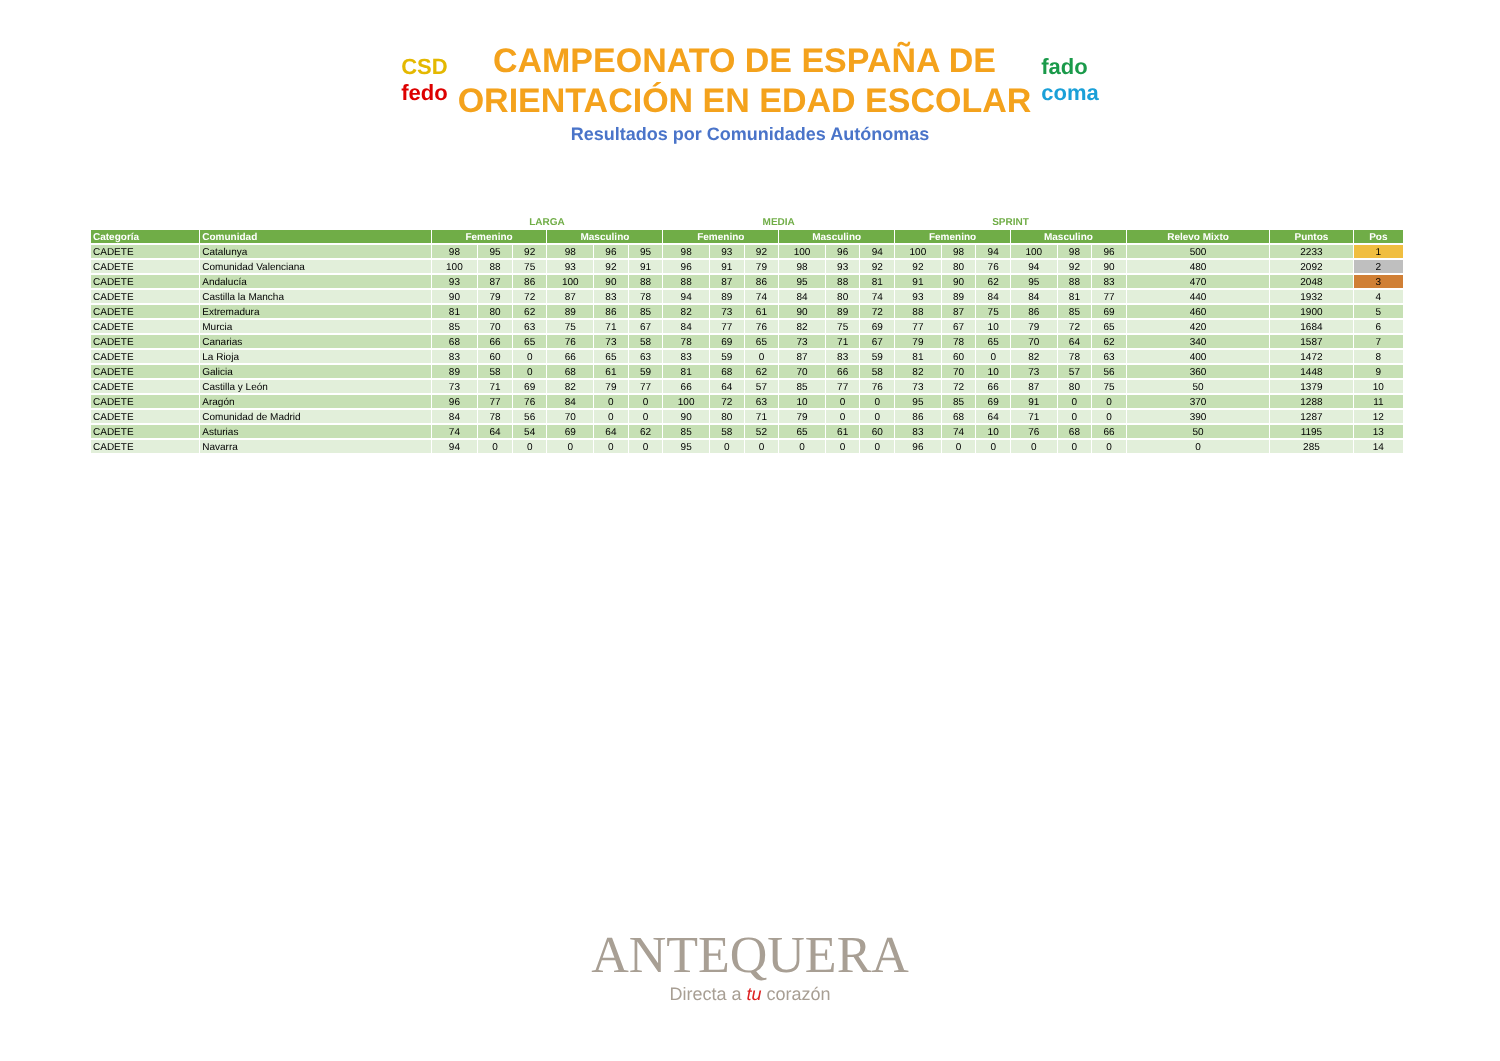CSD
fedo
CAMPEONATO DE ESPAÑA DE
ORIENTACIÓN EN EDAD ESCOLAR
fado
coma
Resultados por Comunidades Autónomas
| | | LARGA | | | | | | MEDIA | | | | | | SPRINT | | | | | | | | |
| --- | --- | --- | --- | --- | --- | --- | --- | --- | --- | --- | --- | --- | --- | --- | --- | --- | --- | --- | --- | --- | --- | --- |
| Categoría | Comunidad | Femenino | | | Masculino | | | Femenino | | | Masculino | | | Femenino | | | Masculino | | | Relevo Mixto | Puntos | Pos |
| CADETE | Catalunya | 98 | 95 | 92 | 98 | 96 | 95 | 98 | 93 | 92 | 100 | 96 | 94 | 100 | 98 | 94 | 100 | 98 | 96 | 500 | 2233 | 1 |
| CADETE | Comunidad Valenciana | 100 | 88 | 75 | 93 | 92 | 91 | 96 | 91 | 79 | 98 | 93 | 92 | 92 | 80 | 76 | 94 | 92 | 90 | 480 | 2092 | 2 |
| CADETE | Andalucía | 93 | 87 | 86 | 100 | 90 | 88 | 88 | 87 | 86 | 95 | 88 | 81 | 91 | 90 | 62 | 95 | 88 | 83 | 470 | 2048 | 3 |
| CADETE | Castilla la Mancha | 90 | 79 | 72 | 87 | 83 | 78 | 94 | 89 | 74 | 84 | 80 | 74 | 93 | 89 | 84 | 84 | 81 | 77 | 440 | 1932 | 4 |
| CADETE | Extremadura | 81 | 80 | 62 | 89 | 86 | 85 | 82 | 73 | 61 | 90 | 89 | 72 | 88 | 87 | 75 | 86 | 85 | 69 | 460 | 1900 | 5 |
| CADETE | Murcia | 85 | 70 | 63 | 75 | 71 | 67 | 84 | 77 | 76 | 82 | 75 | 69 | 77 | 67 | 10 | 79 | 72 | 65 | 420 | 1684 | 6 |
| CADETE | Canarias | 68 | 66 | 65 | 76 | 73 | 58 | 78 | 69 | 65 | 73 | 71 | 67 | 79 | 78 | 65 | 70 | 64 | 62 | 340 | 1587 | 7 |
| CADETE | La Rioja | 83 | 60 | 0 | 66 | 65 | 63 | 83 | 59 | 0 | 87 | 83 | 59 | 81 | 60 | 0 | 82 | 78 | 63 | 400 | 1472 | 8 |
| CADETE | Galicia | 89 | 58 | 0 | 68 | 61 | 59 | 81 | 68 | 62 | 70 | 66 | 58 | 82 | 70 | 10 | 73 | 57 | 56 | 360 | 1448 | 9 |
| CADETE | Castilla y León | 73 | 71 | 69 | 82 | 79 | 77 | 66 | 64 | 57 | 85 | 77 | 76 | 73 | 72 | 66 | 87 | 80 | 75 | 50 | 1379 | 10 |
| CADETE | Aragón | 96 | 77 | 76 | 84 | 0 | 0 | 100 | 72 | 63 | 10 | 0 | 0 | 95 | 85 | 69 | 91 | 0 | 0 | 370 | 1288 | 11 |
| CADETE | Comunidad de Madrid | 84 | 78 | 56 | 70 | 0 | 0 | 90 | 80 | 71 | 79 | 0 | 0 | 86 | 68 | 64 | 71 | 0 | 0 | 390 | 1287 | 12 |
| CADETE | Asturias | 74 | 64 | 54 | 69 | 64 | 62 | 85 | 58 | 52 | 65 | 61 | 60 | 83 | 74 | 10 | 76 | 68 | 66 | 50 | 1195 | 13 |
| CADETE | Navarra | 94 | 0 | 0 | 0 | 0 | 0 | 95 | 0 | 0 | 0 | 0 | 0 | 96 | 0 | 0 | 0 | 0 | 0 | 0 | 285 | 14 |
ANTEQUERA
Directa a tu corazón